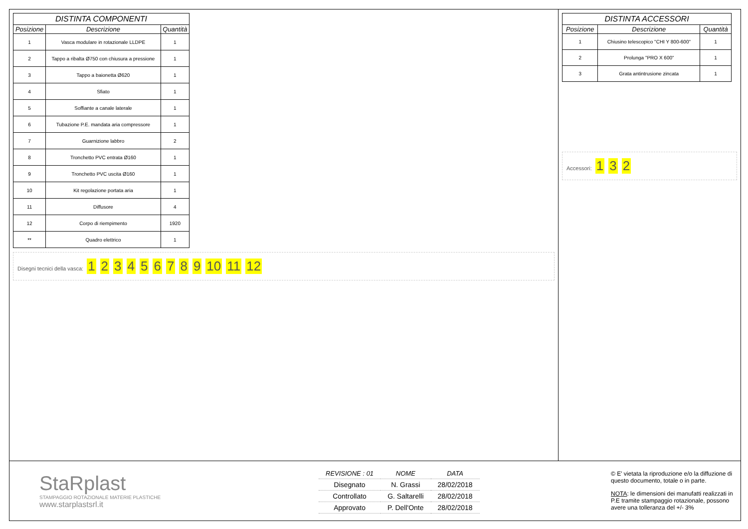DISTINTA COMPONENTI
| Posizione | Descrizione | Quantità |
| --- | --- | --- |
| 1 | Vasca modulare in rotazionale LLDPE | 1 |
| 2 | Tappo a ribalta Ø750 con chiusura a pressione | 1 |
| 3 | Tappo a baionetta Ø620 | 1 |
| 4 | Sfiato | 1 |
| 5 | Soffiante a canale laterale | 1 |
| 6 | Tubazione P.E. mandata aria compressore | 1 |
| 7 | Guarnizione labbro | 2 |
| 8 | Tronchetto PVC entrata Ø160 | 1 |
| 9 | Tronchetto PVC uscita Ø160 | 1 |
| 10 | Kit regolazione portata aria | 1 |
| 11 | Diffusore | 4 |
| 12 | Corpo di riempimento | 1920 |
| ** | Quadro elettrico | 1 |
Disegni tecnici della vasca: 123456789 10 11 12
DISTINTA ACCESSORI
| Posizione | Descrizione | Quantità |
| --- | --- | --- |
| 1 | Chiusino telescopico "CHI Y 800-600" | 1 |
| 2 | Prolunga "PRO X 600" | 1 |
| 3 | Grata antintrusione zincata | 1 |
Accessori: 132
StaRplast
STAMPAGGIO ROTAZIONALE MATERIE PLASTICHE
www.starplastsrl.it
| REVISIONE : 01 | NOME | DATA |
| --- | --- | --- |
| Disegnato | N. Grassi | 28/02/2018 |
| Controllato | G. Saltarelli | 28/02/2018 |
| Approvato | P. Dell'Onte | 28/02/2018 |
© E' vietata la riproduzione e/o la diffuzione di questo documento, totale o in parte.
NOTA: le dimensioni dei manufatti realizzati in P.E tramite stampaggio rotazionale, possono avere una tolleranza del +/- 3%